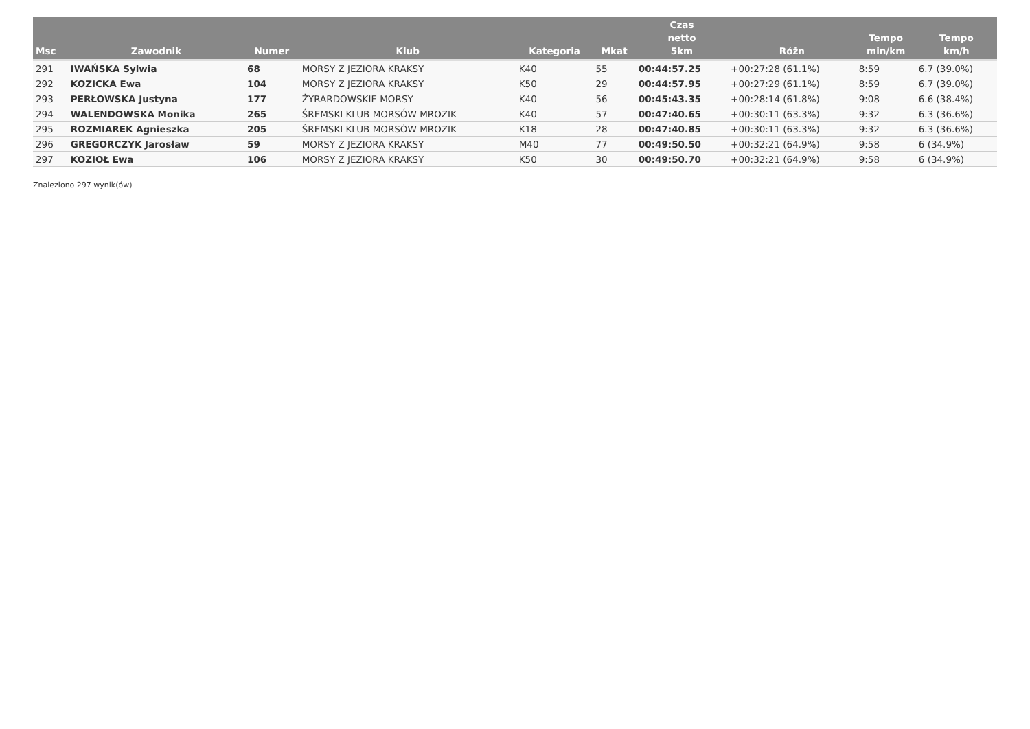| Msc | Zawodnik | Numer | Klub | Kategoria | Mkat | Czas netto 5km | Różn | Tempo min/km | Tempo km/h |
| --- | --- | --- | --- | --- | --- | --- | --- | --- | --- |
| 291 | IWAŃSKA Sylwia | 68 | MORSY Z JEZIORA KRAKSY | K40 | 55 | 00:44:57.25 | +00:27:28 (61.1%) | 8:59 | 6.7 (39.0%) |
| 292 | KOZICKA Ewa | 104 | MORSY Z JEZIORA KRAKSY | K50 | 29 | 00:44:57.95 | +00:27:29 (61.1%) | 8:59 | 6.7 (39.0%) |
| 293 | PERŁOWSKA Justyna | 177 | ŻYRARDOWSKIE MORSY | K40 | 56 | 00:45:43.35 | +00:28:14 (61.8%) | 9:08 | 6.6 (38.4%) |
| 294 | WALENDOWSKA Monika | 265 | ŚREMSKI KLUB MORSÓW MROZIK | K40 | 57 | 00:47:40.65 | +00:30:11 (63.3%) | 9:32 | 6.3 (36.6%) |
| 295 | ROZMIAREK Agnieszka | 205 | ŚREMSKI KLUB MORSÓW MROZIK | K18 | 28 | 00:47:40.85 | +00:30:11 (63.3%) | 9:32 | 6.3 (36.6%) |
| 296 | GREGORCZYK Jarosław | 59 | MORSY Z JEZIORA KRAKSY | M40 | 77 | 00:49:50.50 | +00:32:21 (64.9%) | 9:58 | 6 (34.9%) |
| 297 | KOZIOŁ Ewa | 106 | MORSY Z JEZIORA KRAKSY | K50 | 30 | 00:49:50.70 | +00:32:21 (64.9%) | 9:58 | 6 (34.9%) |
Znaleziono 297 wynik(ów)